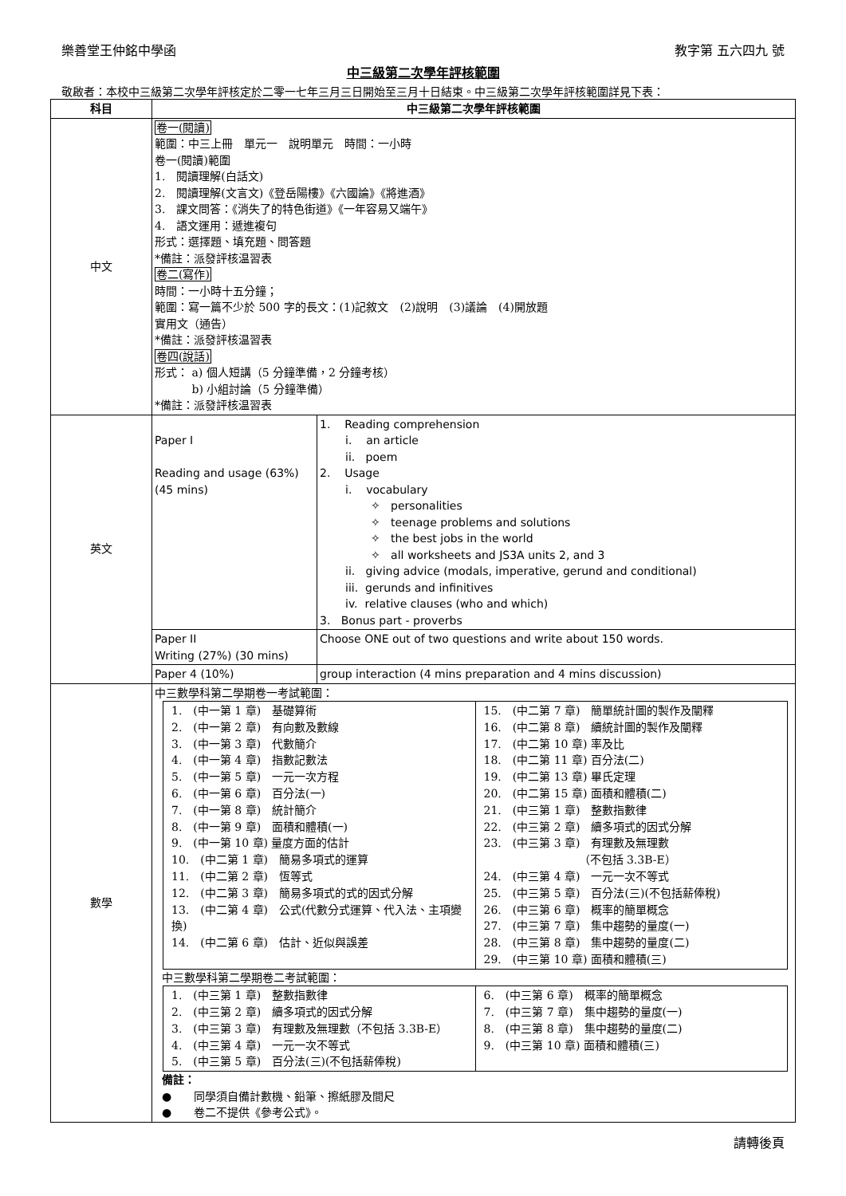樂善堂王仲銘中學函 教字第 五六四九 號
中三級第二次學年評核範圍
敬啟者：本校中三級第二次學年評核定於二零一七年三月三日開始至三月十日結束。中三級第二次學年評核範圍詳見下表：
| 科目 | 中三級第二次學年評核範圍 | |
| --- | --- | --- |
| 中文 | 卷一(閱讀) 範圍：中三上冊 單元一 說明單元 時間：一小時 卷一(閱讀)範圍 1. 閱讀理解(白話文) 2. 閱讀理解(文言文)《登岳陽樓》《六國論》《將進酒》 3. 課文問答：《消失了的特色街道》《一年容易又端午》 4. 語文運用：遞進複句 形式：選擇題、填充題、問答題 *備註：派發評核温習表 卷二(寫作) 時間：一小時十五分鐘； 範圍：寫一篇不少於 500 字的長文：(1)記敘文 (2)說明 (3)議論 (4)開放題 實用文（通告） *備註：派發評核温習表 卷四(說話) 形式： a) 個人短講（5 分鐘準備，2 分鐘考核） b) 小組討論（5 分鐘準備） *備註：派發評核温習表 | |
| 英文 | Paper I Reading and usage (63%) (45 mins) | 1. Reading comprehension i. an article ii. poem 2. Usage i. vocabulary ✧ personalities ✧ teenage problems and solutions ✧ the best jobs in the world ✧ all worksheets and JS3A units 2, and 3 ii. giving advice (modals, imperative, gerund and conditional) iii. gerunds and infinitives iv. relative clauses (who and which) 3. Bonus part - proverbs |
| | Paper II Writing (27%) (30 mins) | Choose ONE out of two questions and write about 150 words. |
| | Paper 4 (10%) | group interaction (4 mins preparation and 4 mins discussion) |
| 數學 | 中三數學科第二學期卷一考試範圍： / 1. (中一第 1 章) 基礎算術 2. (中一第 2 章) 有向數及數線 3. (中一第 3 章) 代數簡介 4. (中一第 4 章) 指數記數法 5. (中一第 5 章) 一元一次方程 6. (中一第 6 章) 百分法(一) 7. (中一第 8 章) 統計簡介 8. (中一第 9 章) 面積和體積(一) 9. (中一第 10 章) 量度方面的估計 10. (中二第 1 章) 簡易多項式的運算 11. (中二第 2 章) 恆等式 12. (中二第 3 章) 簡易多項式的式的因式分解 13. (中二第 4 章) 公式(代數分式運算、代入法、主項變換) 14. (中二第 6 章) 估計、近似與誤差 / 15. (中二第 7 章) 簡單統計圖的製作及闡釋 16. (中二第 8 章) 續統計圖的製作及闡釋 17. (中二第 10 章) 率及比 18. (中二第 11 章) 百分法(二) 19. (中二第 13 章) 畢氏定理 20. (中二第 15 章) 面積和體積(二) 21. (中三第 1 章) 整數指數律 22. (中三第 2 章) 續多項式的因式分解 23. (中三第 3 章) 有理數及無理數 （不包括 3.3B-E） 24. (中三第 4 章) 一元一次不等式 25. (中三第 5 章) 百分法(三)(不包括薪俸稅) 26. (中三第 6 章) 概率的簡單概念 27. (中三第 7 章) 集中趨勢的量度(一) 28. (中三第 8 章) 集中趨勢的量度(二) 29. (中三第 10 章) 面積和體積(三) / 中三數學科第二學期卷二考試範圍： / 1. (中三第 1 章) 整數指數律 2. (中三第 2 章) 續多項式的因式分解 3. (中三第 3 章) 有理數及無理數（不包括 3.3B-E） 4. (中三第 4 章) 一元一次不等式 5. (中三第 5 章) 百分法(三)(不包括薪俸稅) / 6. (中三第 6 章) 概率的簡單概念 7. (中三第 7 章) 集中趨勢的量度(一) 8. (中三第 8 章) 集中趨勢的量度(二) 9. (中三第 10 章) 面積和體積(三) / 備註： ● 同學須自備計數機、鉛筆、擦紙膠及間尺 ● 卷二不提供《參考公式》。 | |
請轉後頁